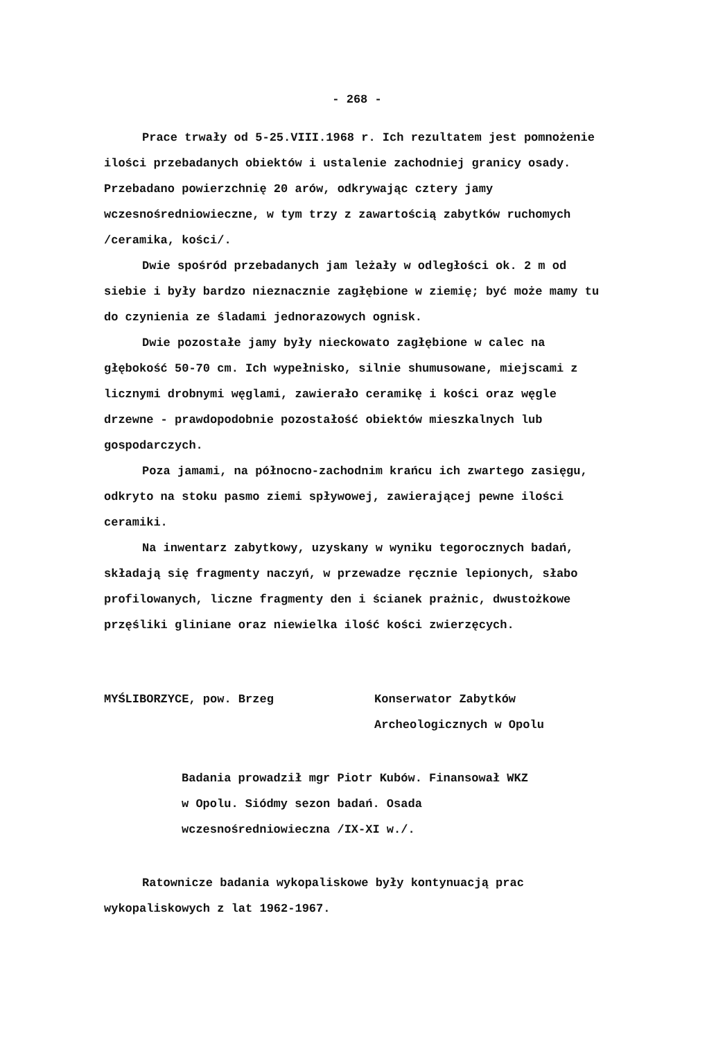- 268 -
Prace trwały od 5-25.VIII.1968 r. Ich rezultatem jest pomnożenie ilości przebadanych obiektów i ustalenie zachodniej granicy osady. Przebadano powierzchnię 20 arów, odkrywając cztery jamy wczesnośredniowieczne, w tym trzy z zawartością zabytków ruchomych /ceramika, kości/.
Dwie spośród przebadanych jam leżały w odległości ok. 2 m od siebie i były bardzo nieznacznie zagłębione w ziemię; być może mamy tu do czynienia ze śladami jednorazowych ognisk.
Dwie pozostałe jamy były nieckowato zagłębione w calec na głębokość 50-70 cm. Ich wypełnisko, silnie shumusowane, miejscami z licznymi drobnymi węglami, zawierało ceramikę i kości oraz węgle drzewne - prawdopodobnie pozostałość obiektów mieszkalnych lub gospodarczych.
Poza jamami, na północno-zachodnim krańcu ich zwartego zasięgu, odkryto na stoku pasmo ziemi spływowej, zawierającej pewne ilości ceramiki.
Na inwentarz zabytkowy, uzyskany w wyniku tegorocznych badań, składają się fragmenty naczyń, w przewadze ręcznie lepionych, słabo profilowanych, liczne fragmenty den i ścianek prażnic, dwustożkowe przęśliki gliniane oraz niewielka ilość kości zwierzęcych.
MYŚLIBORZYCE, pow. Brzeg Konserwator Zabytków Archeologicznych w Opolu
Badania prowadził mgr Piotr Kubów. Finansował WKZ w Opolu. Siódmy sezon badań. Osada wczesnośredniowieczna /IX-XI w./.
Ratownicze badania wykopaliskowe były kontynuacją prac wykopaliskowych z lat 1962-1967.